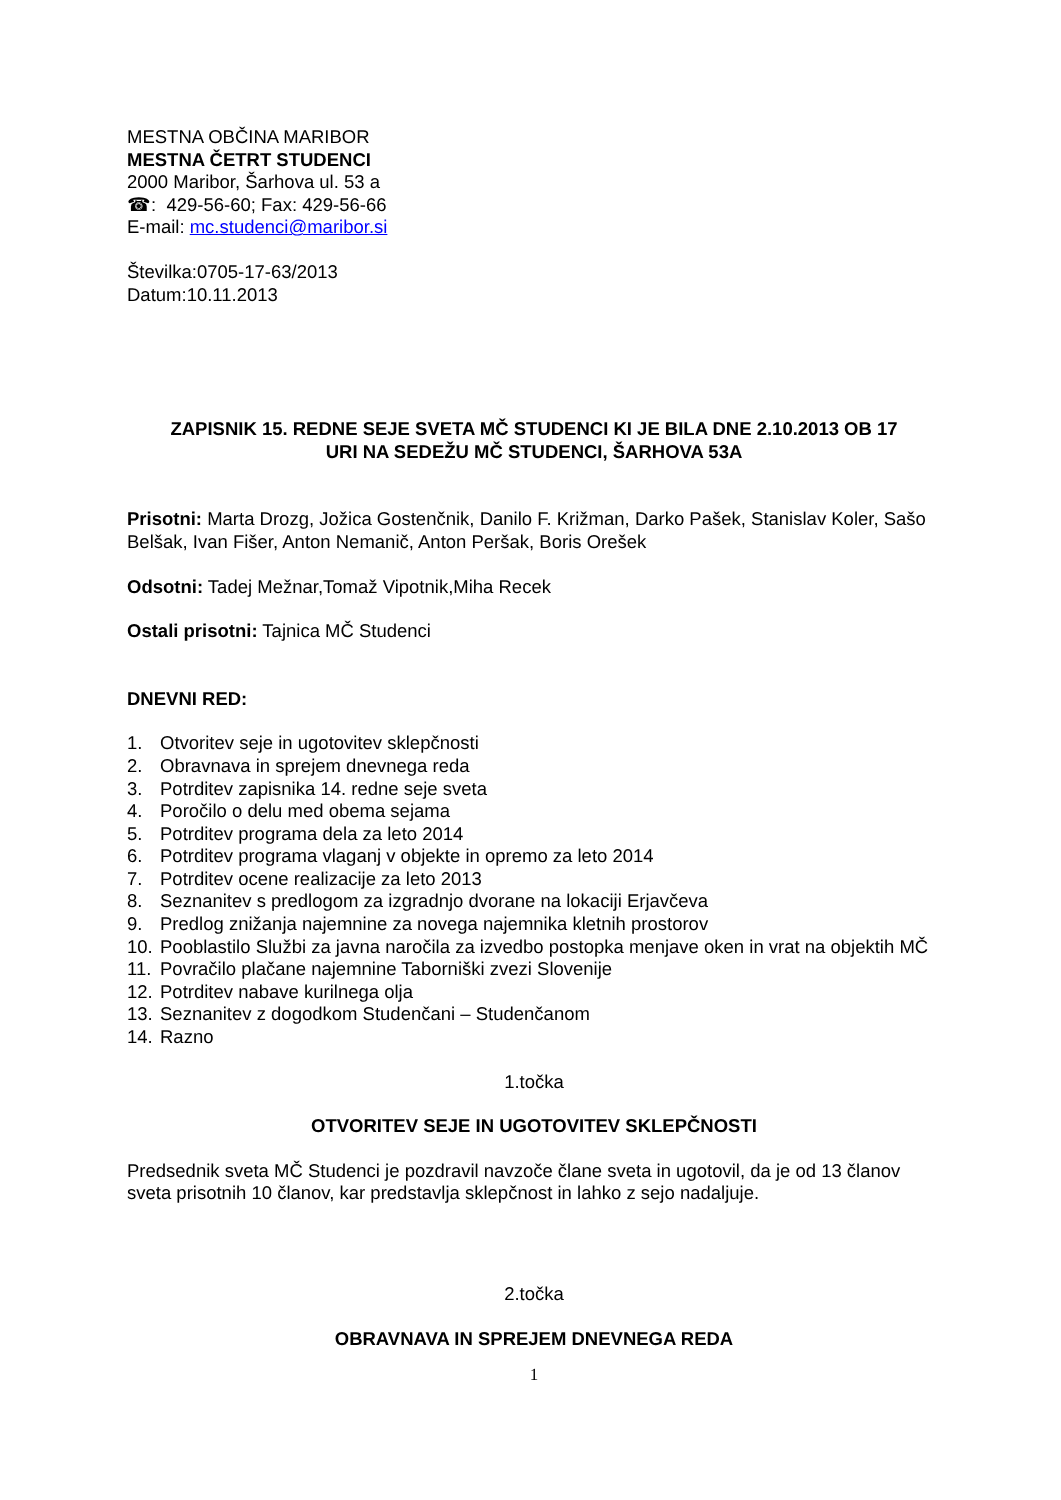MESTNA OBČINA MARIBOR
MESTNA ČETRT STUDENCI
2000 Maribor, Šarhova ul. 53 a
☎: 429-56-60; Fax: 429-56-66
E-mail: mc.studenci@maribor.si
Številka:0705-17-63/2013
Datum:10.11.2013
ZAPISNIK 15. REDNE SEJE SVETA MČ STUDENCI KI JE BILA DNE 2.10.2013 OB 17
URI NA SEDEŽU MČ STUDENCI, ŠARHOVA 53A
Prisotni: Marta Drozg, Jožica Gostenčnik, Danilo F. Križman, Darko Pašek, Stanislav Koler, Sašo Belšak, Ivan Fišer, Anton Nemanič, Anton Peršak, Boris Orešek
Odsotni: Tadej Mežnar,Tomaž Vipotnik,Miha Recek
Ostali prisotni: Tajnica MČ Studenci
DNEVNI RED:
1. Otvoritev seje in ugotovitev sklepčnosti
2. Obravnava in sprejem dnevnega reda
3. Potrditev zapisnika 14. redne seje sveta
4. Poročilo o delu med obema sejama
5. Potrditev programa dela za leto 2014
6. Potrditev programa vlaganj v objekte in opremo za leto 2014
7. Potrditev ocene realizacije za leto 2013
8. Seznanitev s predlogom za izgradnjo dvorane na lokaciji Erjavčeva
9. Predlog znižanja najemnine za novega najemnika kletnih prostorov
10. Pooblastilo Službi za javna naročila za izvedbo postopka menjave oken in vrat na objektih MČ
11. Povračilo plačane najemnine Taborniški zvezi Slovenije
12. Potrditev nabave kurilnega olja
13. Seznanitev z dogodkom Studenčani – Studenčanom
14. Razno
1.točka
OTVORITEV SEJE IN UGOTOVITEV SKLEPČNOSTI
Predsednik sveta MČ Studenci je pozdravil navzoče člane sveta in ugotovil, da je od 13 članov sveta prisotnih 10 članov, kar predstavlja sklepčnost in lahko z sejo nadaljuje.
2.točka
OBRAVNAVA IN SPREJEM DNEVNEGA REDA
1